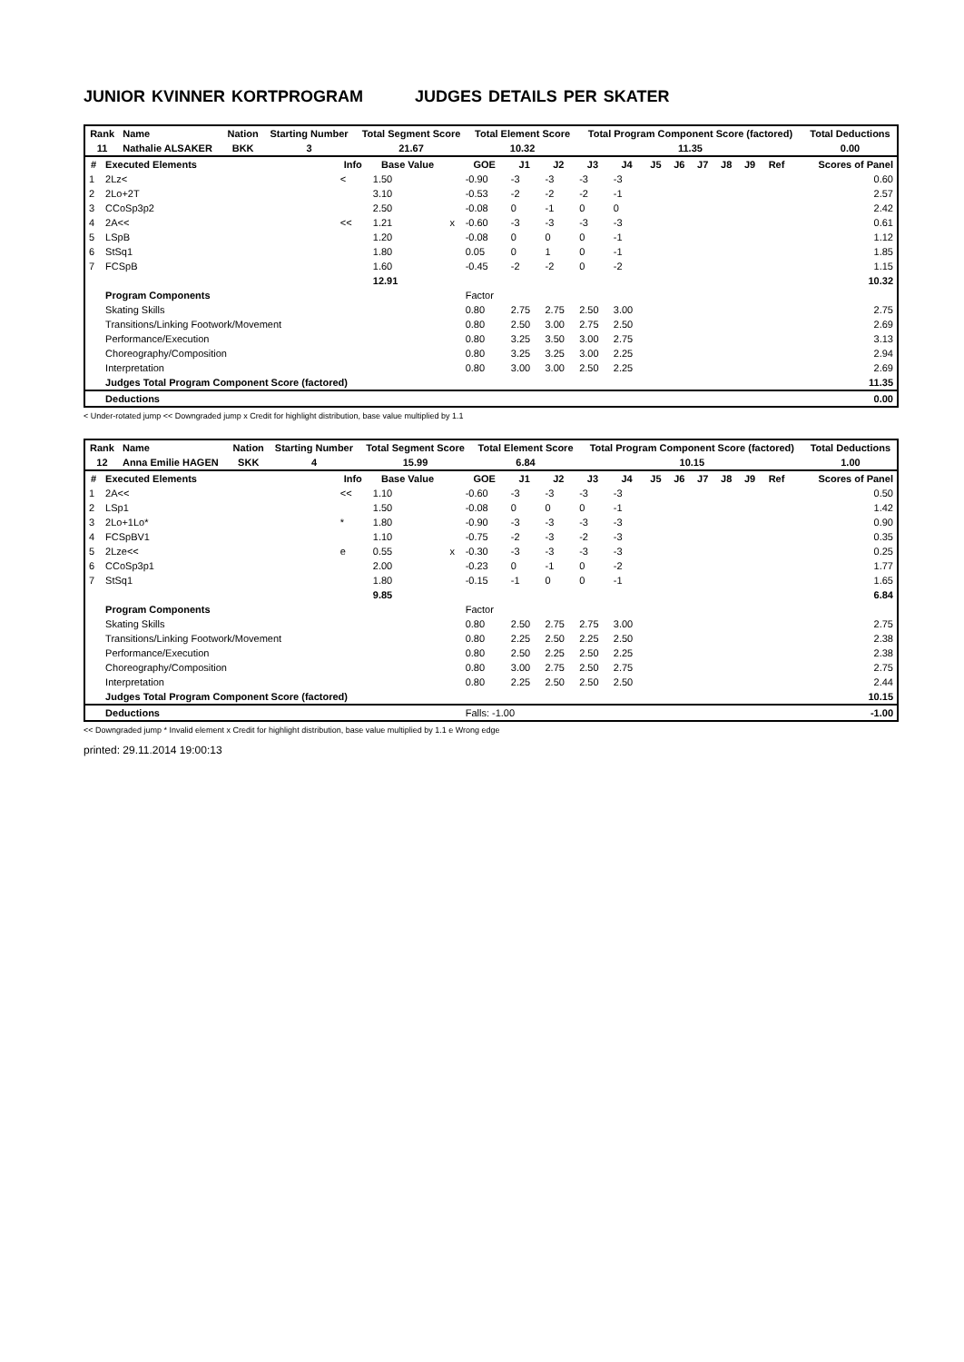JUNIOR KVINNER KORTPROGRAM JUDGES DETAILS PER SKATER
| Rank | Name | Nation | Starting Number | Total Segment Score | Total Element Score | Total Program Component Score (factored) | Total Deductions |
| --- | --- | --- | --- | --- | --- | --- | --- |
| 11 | Nathalie ALSAKER | BKK | 3 | 21.67 | 10.32 | 11.35 | 0.00 |
| # | Executed Elements | Info | Base Value | | GOE | J1 | J2 | J3 | J4 | J5 | J6 | J7 | J8 | J9 | Ref | Scores of Panel |
| --- | --- | --- | --- | --- | --- | --- | --- | --- | --- | --- | --- | --- | --- | --- | --- | --- |
| 1 | 2Lz< | < | 1.50 | | -0.90 | -3 | -3 | -3 | -3 | | | | | | | 0.60 |
| 2 | 2Lo+2T | | 3.10 | | -0.53 | -2 | -2 | -2 | -1 | | | | | | | 2.57 |
| 3 | CCoSp3p2 | | 2.50 | | -0.08 | 0 | -1 | 0 | 0 | | | | | | | 2.42 |
| 4 | 2A<< | << | 1.21 | x | -0.60 | -3 | -3 | -3 | -3 | | | | | | | 0.61 |
| 5 | LSpB | | 1.20 | | -0.08 | 0 | 0 | 0 | -1 | | | | | | | 1.12 |
| 6 | StSq1 | | 1.80 | | 0.05 | 0 | 1 | 0 | -1 | | | | | | | 1.85 |
| 7 | FCSpB | | 1.60 | | -0.45 | -2 | -2 | 0 | -2 | | | | | | | 1.15 |
| | | | 12.91 | | | | | | | | | | | | | 10.32 |
| | Program Components | | | | Factor | | | | | | | | | | | |
| | Skating Skills | | | | 0.80 | 2.75 | 2.75 | 2.50 | 3.00 | | | | | | | 2.75 |
| | Transitions/Linking Footwork/Movement | | | | 0.80 | 2.50 | 3.00 | 2.75 | 2.50 | | | | | | | 2.69 |
| | Performance/Execution | | | | 0.80 | 3.25 | 3.50 | 3.00 | 2.75 | | | | | | | 3.13 |
| | Choreography/Composition | | | | 0.80 | 3.25 | 3.25 | 3.00 | 2.25 | | | | | | | 2.94 |
| | Interpretation | | | | 0.80 | 3.00 | 3.00 | 2.50 | 2.25 | | | | | | | 2.69 |
| | Judges Total Program Component Score (factored) | | | | | | | | | | | | | | | 11.35 |
| | Deductions | | | | | | | | | | | | | | | 0.00 |
< Under-rotated jump << Downgraded jump x Credit for highlight distribution, base value multiplied by 1.1
| Rank | Name | Nation | Starting Number | Total Segment Score | Total Element Score | Total Program Component Score (factored) | Total Deductions |
| --- | --- | --- | --- | --- | --- | --- | --- |
| 12 | Anna Emilie HAGEN | SKK | 4 | 15.99 | 6.84 | 10.15 | 1.00 |
| # | Executed Elements | Info | Base Value | | GOE | J1 | J2 | J3 | J4 | J5 | J6 | J7 | J8 | J9 | Ref | Scores of Panel |
| --- | --- | --- | --- | --- | --- | --- | --- | --- | --- | --- | --- | --- | --- | --- | --- | --- |
| 1 | 2A<< | << | 1.10 | | -0.60 | -3 | -3 | -3 | -3 | | | | | | | 0.50 |
| 2 | LSp1 | | 1.50 | | -0.08 | 0 | 0 | 0 | -1 | | | | | | | 1.42 |
| 3 | 2Lo+1Lo* | * | 1.80 | | -0.90 | -3 | -3 | -3 | -3 | | | | | | | 0.90 |
| 4 | FCSpBV1 | | 1.10 | | -0.75 | -2 | -3 | -2 | -3 | | | | | | | 0.35 |
| 5 | 2Lze<< | e | 0.55 | x | -0.30 | -3 | -3 | -3 | -3 | | | | | | | 0.25 |
| 6 | CCoSp3p1 | | 2.00 | | -0.23 | 0 | -1 | 0 | -2 | | | | | | | 1.77 |
| 7 | StSq1 | | 1.80 | | -0.15 | -1 | 0 | 0 | -1 | | | | | | | 1.65 |
| | | | 9.85 | | | | | | | | | | | | | 6.84 |
| | Program Components | | | | Factor | | | | | | | | | | | |
| | Skating Skills | | | | 0.80 | 2.50 | 2.75 | 2.75 | 3.00 | | | | | | | 2.75 |
| | Transitions/Linking Footwork/Movement | | | | 0.80 | 2.25 | 2.50 | 2.25 | 2.50 | | | | | | | 2.38 |
| | Performance/Execution | | | | 0.80 | 2.50 | 2.25 | 2.50 | 2.25 | | | | | | | 2.38 |
| | Choreography/Composition | | | | 0.80 | 3.00 | 2.75 | 2.50 | 2.75 | | | | | | | 2.75 |
| | Interpretation | | | | 0.80 | 2.25 | 2.50 | 2.50 | 2.50 | | | | | | | 2.44 |
| | Judges Total Program Component Score (factored) | | | | | | | | | | | | | | | 10.15 |
| | Deductions | | | | Falls: -1.00 | | | | | | | | | | | -1.00 |
<< Downgraded jump * Invalid element x Credit for highlight distribution, base value multiplied by 1.1 e Wrong edge
printed: 29.11.2014 19:00:13